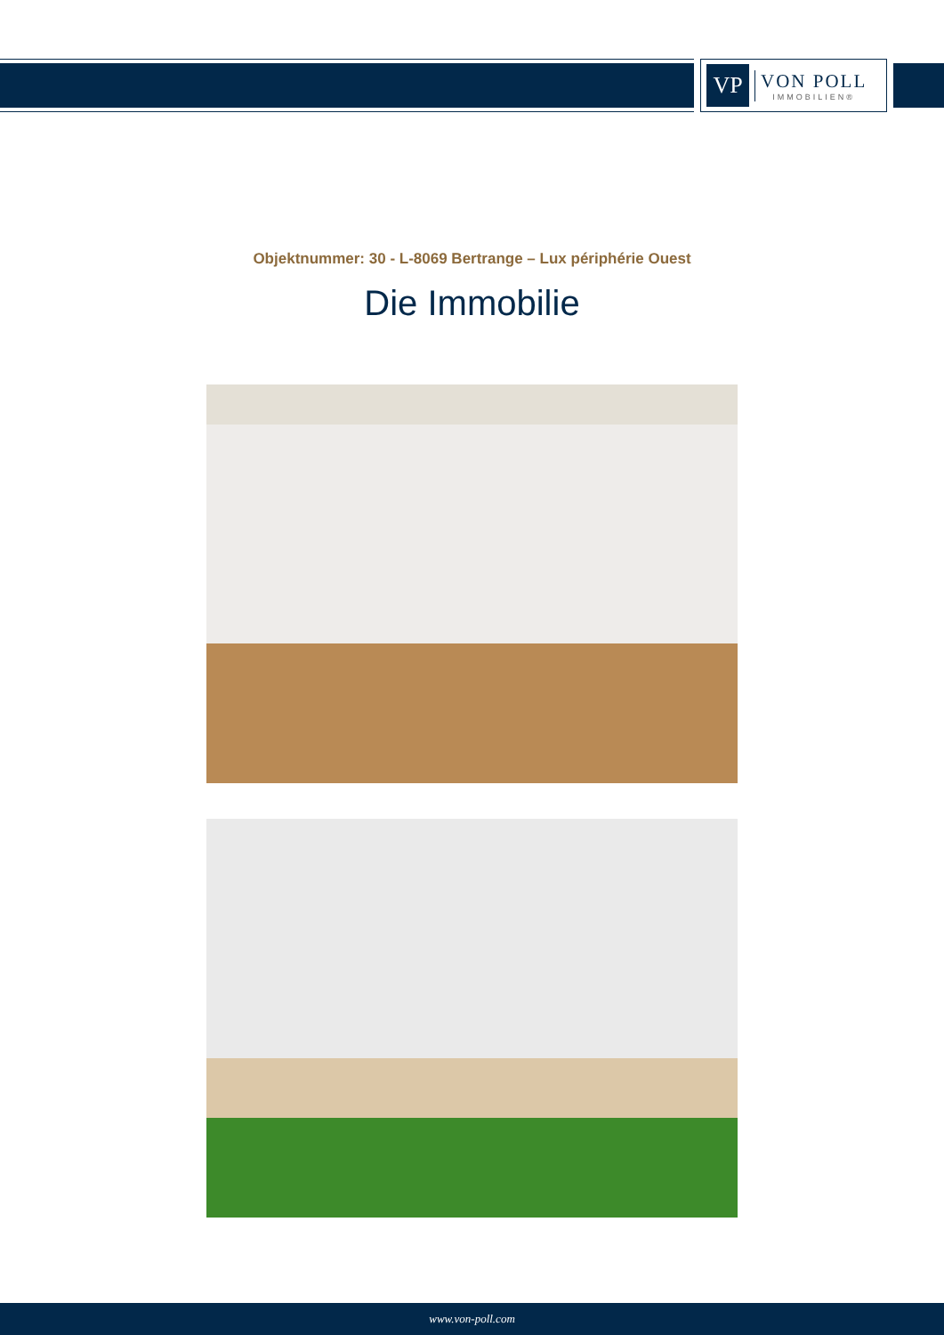VP
VON POLL
IMMOBILIEN®
Objektnummer: 30 - L-8069 Bertrange – Lux périphérie Ouest
Die Immobilie
www.von-poll.com